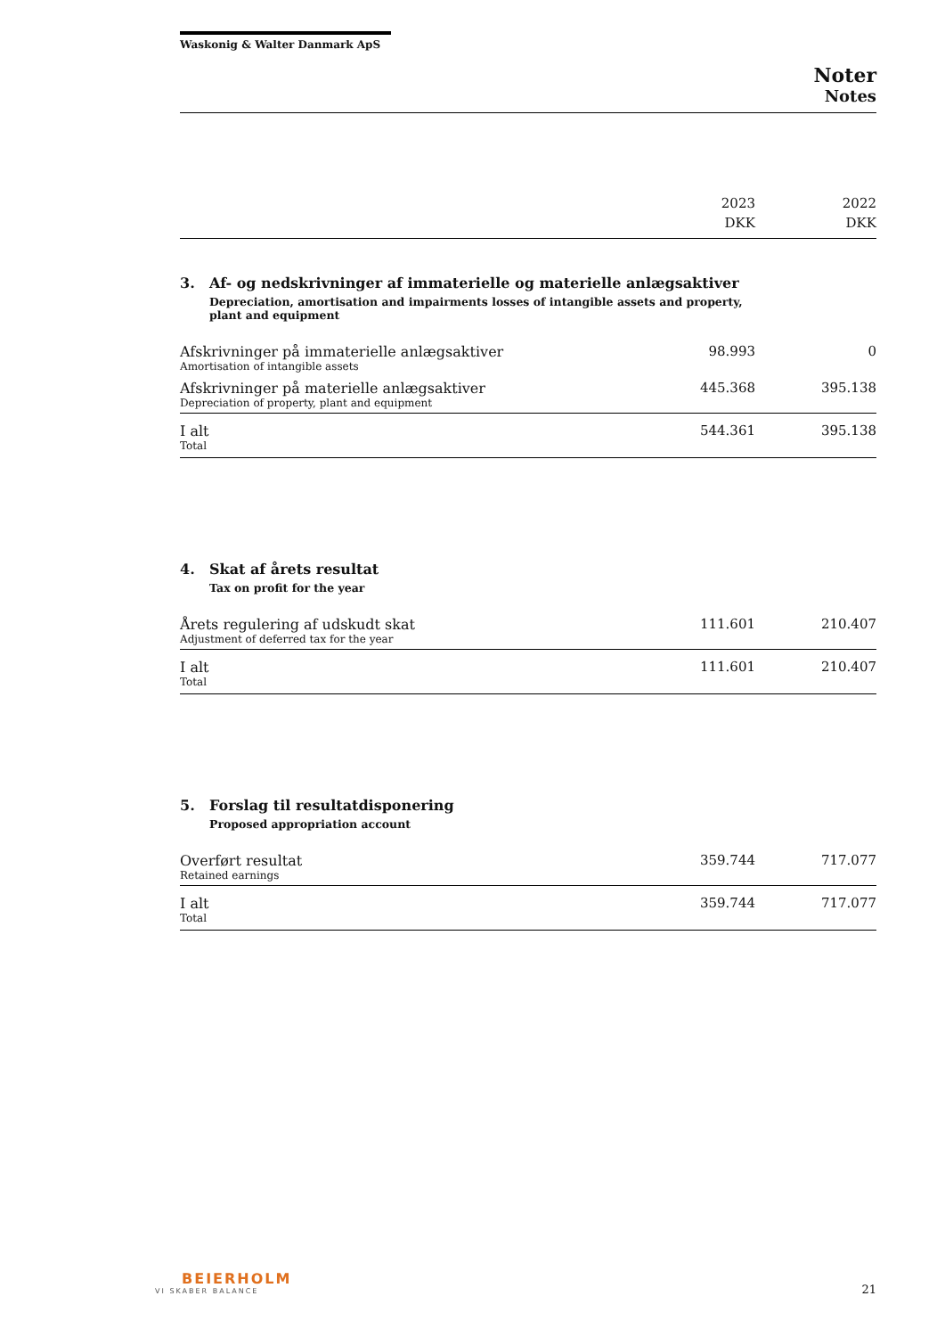Waskonig & Walter Danmark ApS
Noter
Notes
| | 2023 DKK | 2022 DKK |
| --- | --- | --- |
3. Af- og nedskrivninger af immaterielle og materielle anlægsaktiver
Depreciation, amortisation and impairments losses of intangible assets and property,
plant and equipment
| Afskrivninger på immaterielle anlægsaktiver Amortisation of intangible assets | 98.993 | 0 |
| Afskrivninger på materielle anlægsaktiver Depreciation of property, plant and equipment | 445.368 | 395.138 |
| I alt Total | 544.361 | 395.138 |
4. Skat af årets resultat
Tax on profit for the year
| Årets regulering af udskudt skat Adjustment of deferred tax for the year | 111.601 | 210.407 |
| I alt Total | 111.601 | 210.407 |
5. Forslag til resultatdisponering
Proposed appropriation account
| Overført resultat Retained earnings | 359.744 | 717.077 |
| I alt Total | 359.744 | 717.077 |
BEIERHOLM
VI SKABER BALANCE
21